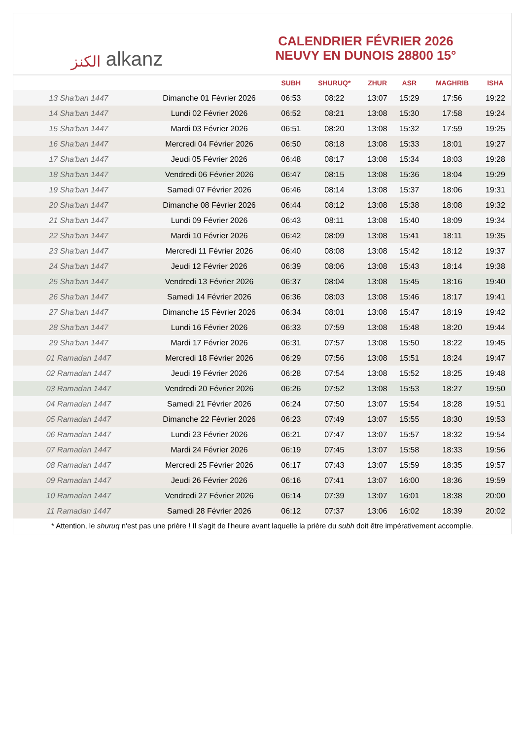الكنز alkanz
CALENDRIER FÉVRIER 2026
NEUVY EN DUNOIS 28800 15°
| | | SUBH | SHURUQ* | ZHUR | ASR | MAGHRIB | ISHA |
| --- | --- | --- | --- | --- | --- | --- | --- |
| 13 Sha'ban 1447 | Dimanche 01 Février 2026 | 06:53 | 08:22 | 13:07 | 15:29 | 17:56 | 19:22 |
| 14 Sha'ban 1447 | Lundi 02 Février 2026 | 06:52 | 08:21 | 13:08 | 15:30 | 17:58 | 19:24 |
| 15 Sha'ban 1447 | Mardi 03 Février 2026 | 06:51 | 08:20 | 13:08 | 15:32 | 17:59 | 19:25 |
| 16 Sha'ban 1447 | Mercredi 04 Février 2026 | 06:50 | 08:18 | 13:08 | 15:33 | 18:01 | 19:27 |
| 17 Sha'ban 1447 | Jeudi 05 Février 2026 | 06:48 | 08:17 | 13:08 | 15:34 | 18:03 | 19:28 |
| 18 Sha'ban 1447 | Vendredi 06 Février 2026 | 06:47 | 08:15 | 13:08 | 15:36 | 18:04 | 19:29 |
| 19 Sha'ban 1447 | Samedi 07 Février 2026 | 06:46 | 08:14 | 13:08 | 15:37 | 18:06 | 19:31 |
| 20 Sha'ban 1447 | Dimanche 08 Février 2026 | 06:44 | 08:12 | 13:08 | 15:38 | 18:08 | 19:32 |
| 21 Sha'ban 1447 | Lundi 09 Février 2026 | 06:43 | 08:11 | 13:08 | 15:40 | 18:09 | 19:34 |
| 22 Sha'ban 1447 | Mardi 10 Février 2026 | 06:42 | 08:09 | 13:08 | 15:41 | 18:11 | 19:35 |
| 23 Sha'ban 1447 | Mercredi 11 Février 2026 | 06:40 | 08:08 | 13:08 | 15:42 | 18:12 | 19:37 |
| 24 Sha'ban 1447 | Jeudi 12 Février 2026 | 06:39 | 08:06 | 13:08 | 15:43 | 18:14 | 19:38 |
| 25 Sha'ban 1447 | Vendredi 13 Février 2026 | 06:37 | 08:04 | 13:08 | 15:45 | 18:16 | 19:40 |
| 26 Sha'ban 1447 | Samedi 14 Février 2026 | 06:36 | 08:03 | 13:08 | 15:46 | 18:17 | 19:41 |
| 27 Sha'ban 1447 | Dimanche 15 Février 2026 | 06:34 | 08:01 | 13:08 | 15:47 | 18:19 | 19:42 |
| 28 Sha'ban 1447 | Lundi 16 Février 2026 | 06:33 | 07:59 | 13:08 | 15:48 | 18:20 | 19:44 |
| 29 Sha'ban 1447 | Mardi 17 Février 2026 | 06:31 | 07:57 | 13:08 | 15:50 | 18:22 | 19:45 |
| 01 Ramadan 1447 | Mercredi 18 Février 2026 | 06:29 | 07:56 | 13:08 | 15:51 | 18:24 | 19:47 |
| 02 Ramadan 1447 | Jeudi 19 Février 2026 | 06:28 | 07:54 | 13:08 | 15:52 | 18:25 | 19:48 |
| 03 Ramadan 1447 | Vendredi 20 Février 2026 | 06:26 | 07:52 | 13:08 | 15:53 | 18:27 | 19:50 |
| 04 Ramadan 1447 | Samedi 21 Février 2026 | 06:24 | 07:50 | 13:07 | 15:54 | 18:28 | 19:51 |
| 05 Ramadan 1447 | Dimanche 22 Février 2026 | 06:23 | 07:49 | 13:07 | 15:55 | 18:30 | 19:53 |
| 06 Ramadan 1447 | Lundi 23 Février 2026 | 06:21 | 07:47 | 13:07 | 15:57 | 18:32 | 19:54 |
| 07 Ramadan 1447 | Mardi 24 Février 2026 | 06:19 | 07:45 | 13:07 | 15:58 | 18:33 | 19:56 |
| 08 Ramadan 1447 | Mercredi 25 Février 2026 | 06:17 | 07:43 | 13:07 | 15:59 | 18:35 | 19:57 |
| 09 Ramadan 1447 | Jeudi 26 Février 2026 | 06:16 | 07:41 | 13:07 | 16:00 | 18:36 | 19:59 |
| 10 Ramadan 1447 | Vendredi 27 Février 2026 | 06:14 | 07:39 | 13:07 | 16:01 | 18:38 | 20:00 |
| 11 Ramadan 1447 | Samedi 28 Février 2026 | 06:12 | 07:37 | 13:06 | 16:02 | 18:39 | 20:02 |
* Attention, le shuruq n'est pas une prière ! Il s'agit de l'heure avant laquelle la prière du subh doit être impérativement accomplie.